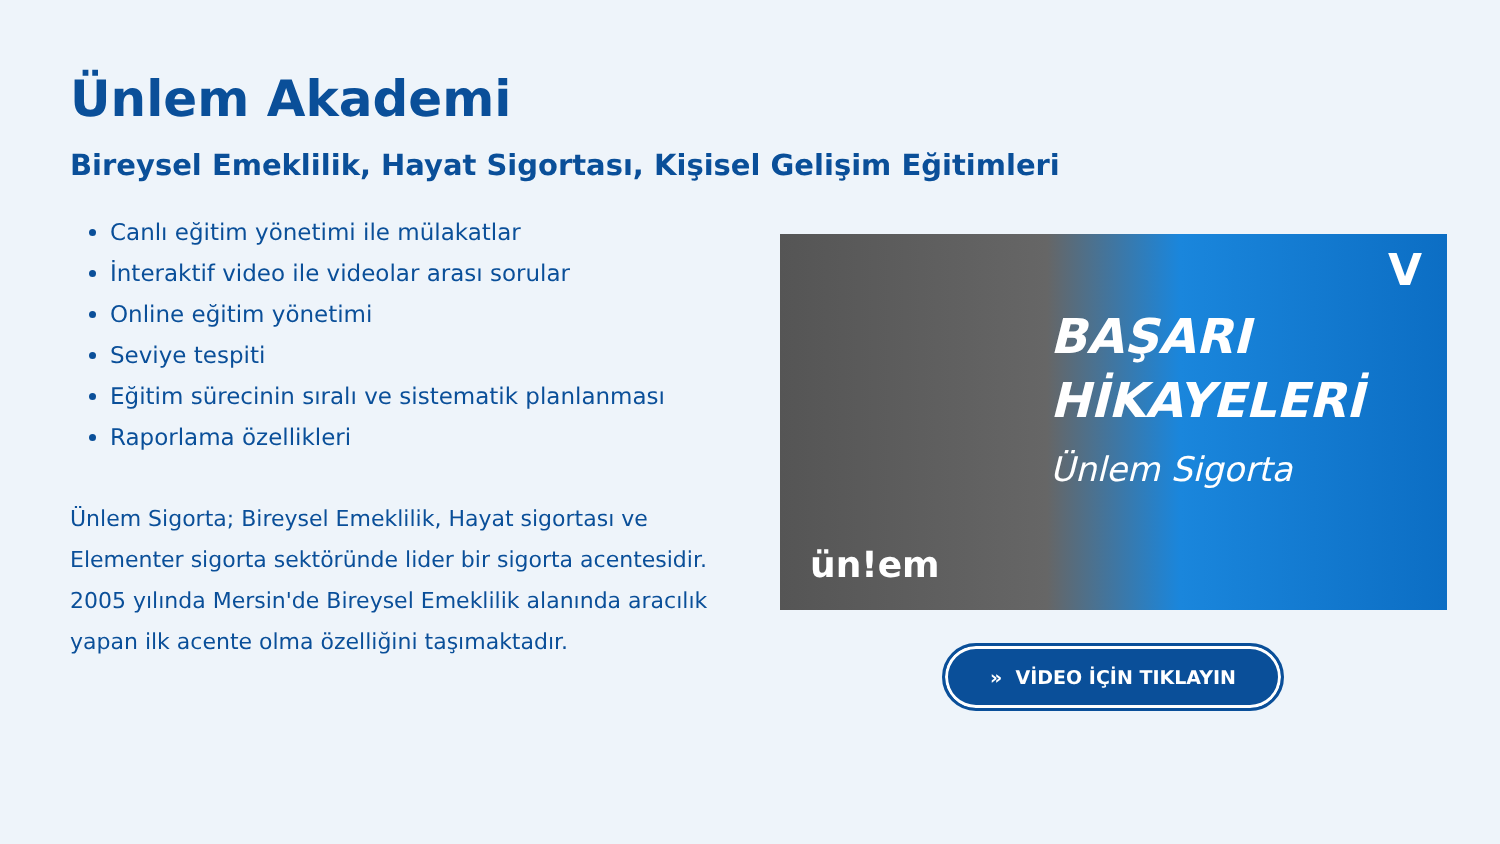Ünlem Akademi
Bireysel Emeklilik, Hayat Sigortası, Kişisel Gelişim Eğitimleri
Canlı eğitim yönetimi ile mülakatlar
İnteraktif video ile videolar arası sorular
Online eğitim yönetimi
Seviye tespiti
Eğitim sürecinin sıralı ve sistematik planlanması
Raporlama özellikleri
Ünlem Sigorta; Bireysel Emeklilik, Hayat sigortası ve Elementer sigorta sektöründe lider bir sigorta acentesidir. 2005 yılında Mersin'de Bireysel Emeklilik alanında aracılık yapan ilk acente olma özelliğini taşımaktadır.
V
BAŞARI
HİKAYELERİ
Ünlem Sigorta
ün!em
» VİDEO İÇİN TIKLAYIN